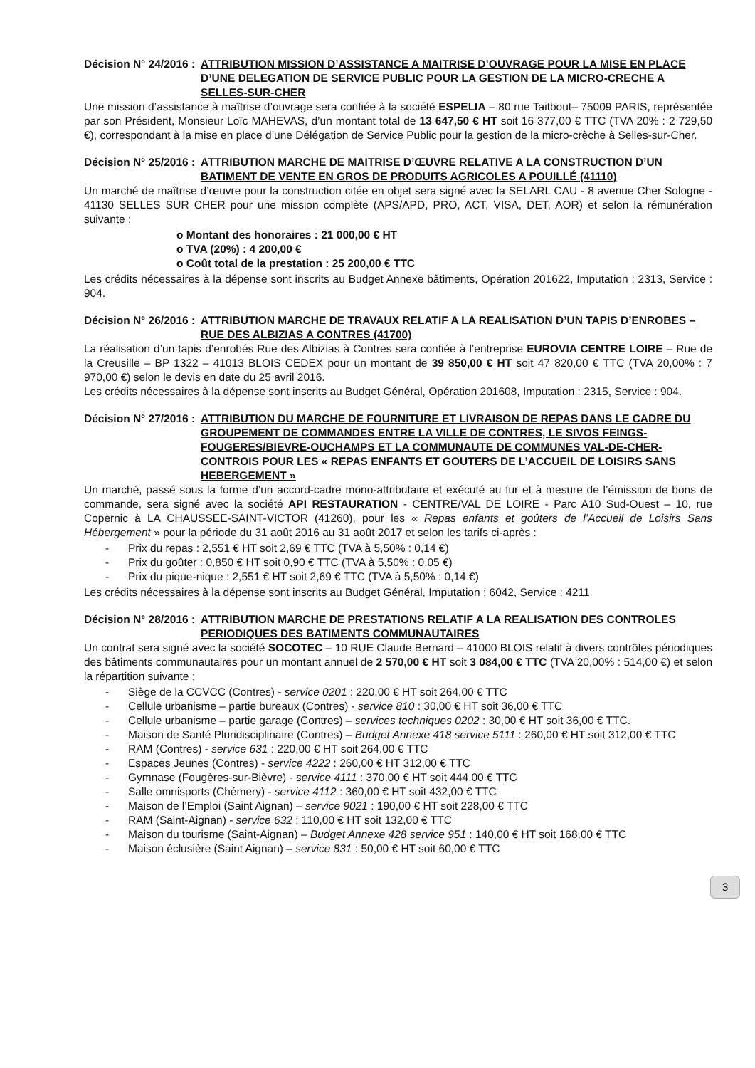Décision N° 24/2016 : ATTRIBUTION MISSION D’ASSISTANCE A MAITRISE D’OUVRAGE POUR LA MISE EN PLACE D’UNE DELEGATION DE SERVICE PUBLIC POUR LA GESTION DE LA MICRO-CRECHE A SELLES-SUR-CHER
Une mission d’assistance à maîtrise d’ouvrage sera confiée à la société ESPELIA – 80 rue Taitbout– 75009 PARIS, représentée par son Président, Monsieur Loïc MAHEVAS, d’un montant total de 13 647,50 € HT soit 16 377,00 € TTC (TVA 20% : 2 729,50 €), correspondant à la mise en place d’une Délégation de Service Public pour la gestion de la micro-crèche à Selles-sur-Cher.
Décision N° 25/2016 : ATTRIBUTION MARCHE DE MAITRISE D’ŒUVRE RELATIVE A LA CONSTRUCTION D’UN BATIMENT DE VENTE EN GROS DE PRODUITS AGRICOLES A POUILLÉ (41110)
Un marché de maîtrise d’œuvre pour la construction citée en objet sera signé avec la SELARL CAU - 8 avenue Cher Sologne - 41130 SELLES SUR CHER pour une mission complète (APS/APD, PRO, ACT, VISA, DET, AOR) et selon la rémunération suivante :
o Montant des honoraires : 21 000,00 € HT
o TVA (20%) : 4 200,00 €
o Coût total de la prestation : 25 200,00 € TTC
Les crédits nécessaires à la dépense sont inscrits au Budget Annexe bâtiments, Opération 201622, Imputation : 2313, Service : 904.
Décision N° 26/2016 : ATTRIBUTION MARCHE DE TRAVAUX RELATIF A LA REALISATION D’UN TAPIS D’ENROBES – RUE DES ALBIZIAS A CONTRES (41700)
La réalisation d’un tapis d’enrobés Rue des Albizias à Contres sera confiée à l’entreprise EUROVIA CENTRE LOIRE – Rue de la Creusille – BP 1322 – 41013 BLOIS CEDEX pour un montant de 39 850,00 € HT soit 47 820,00 € TTC (TVA 20,00% : 7 970,00 €) selon le devis en date du 25 avril 2016.
Les crédits nécessaires à la dépense sont inscrits au Budget Général, Opération 201608, Imputation : 2315, Service : 904.
Décision N° 27/2016 : ATTRIBUTION DU MARCHE DE FOURNITURE ET LIVRAISON DE REPAS DANS LE CADRE DU GROUPEMENT DE COMMANDES ENTRE LA VILLE DE CONTRES, LE SIVOS FEINGS-FOUGERES/BIEVRE-OUCHAMPS ET LA COMMUNAUTE DE COMMUNES VAL-DE-CHER-CONTROIS POUR LES « REPAS ENFANTS ET GOUTERS DE L’ACCUEIL DE LOISIRS SANS HEBERGEMENT »
Un marché, passé sous la forme d’un accord-cadre mono-attributaire et exécuté au fur et à mesure de l’émission de bons de commande, sera signé avec la société API RESTAURATION - CENTRE/VAL DE LOIRE - Parc A10 Sud-Ouest – 10, rue Copernic à LA CHAUSSEE-SAINT-VICTOR (41260), pour les « Repas enfants et goûters de l’Accueil de Loisirs Sans Hébergement » pour la période du 31 août 2016 au 31 août 2017 et selon les tarifs ci-après :
- Prix du repas : 2,551 € HT soit 2,69 € TTC (TVA à 5,50% : 0,14 €)
- Prix du goûter : 0,850 € HT soit 0,90 € TTC (TVA à 5,50% : 0,05 €)
- Prix du pique-nique : 2,551 € HT soit 2,69 € TTC (TVA à 5,50% : 0,14 €)
Les crédits nécessaires à la dépense sont inscrits au Budget Général, Imputation : 6042, Service : 4211
Décision N° 28/2016 : ATTRIBUTION MARCHE DE PRESTATIONS RELATIF A LA REALISATION DES CONTROLES PERIODIQUES DES BATIMENTS COMMUNAUTAIRES
Un contrat sera signé avec la société SOCOTEC – 10 RUE Claude Bernard – 41000 BLOIS relatif à divers contrôles périodiques des bâtiments communautaires pour un montant annuel de 2 570,00 € HT soit 3 084,00 € TTC (TVA 20,00% : 514,00 €) et selon la répartition suivante :
- Siège de la CCVCC (Contres) - service 0201 : 220,00 € HT soit 264,00 € TTC
- Cellule urbanisme – partie bureaux (Contres) - service 810 : 30,00 € HT soit 36,00 € TTC
- Cellule urbanisme – partie garage (Contres) – services techniques 0202 : 30,00 € HT soit 36,00 € TTC.
- Maison de Santé Pluridisciplinaire (Contres) – Budget Annexe 418 service 5111 : 260,00 € HT soit 312,00 € TTC
- RAM (Contres) - service 631 : 220,00 € HT soit 264,00 € TTC
- Espaces Jeunes (Contres) - service 4222 : 260,00 € HT 312,00 € TTC
- Gymnase (Fougères-sur-Bièvre) - service 4111 : 370,00 € HT soit 444,00 € TTC
- Salle omnisports (Chémery) - service 4112 : 360,00 € HT soit 432,00 € TTC
- Maison de l’Emploi (Saint Aignan) – service 9021 : 190,00 € HT soit 228,00 € TTC
- RAM (Saint-Aignan) - service 632 : 110,00 € HT soit 132,00 € TTC
- Maison du tourisme (Saint-Aignan) – Budget Annexe 428 service 951 : 140,00 € HT soit 168,00 € TTC
- Maison éclusière (Saint Aignan) – service 831 : 50,00 € HT soit 60,00 € TTC
3